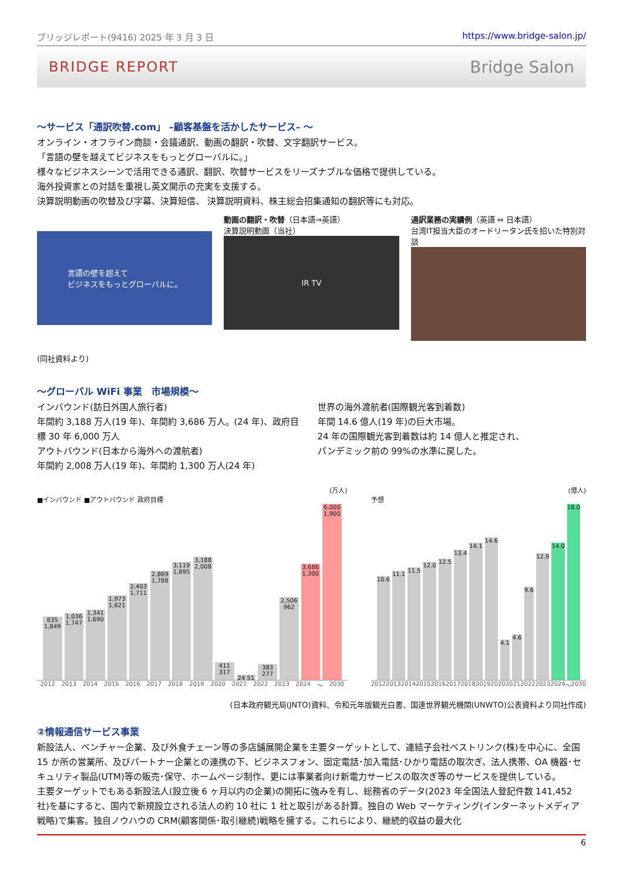ブリッジレポート(9416) 2025 年 3 月 3 日 https://www.bridge-salon.jp/
BRIDGE REPORT Bridge Salon
～サービス「通訳吹替.com」 –顧客基盤を活かしたサービス– ～
オンライン・オフライン商談・会議通訳、動画の翻訳・吹替、文字翻訳サービス。
「言語の壁を越えてビジネスをもっとグローバルに。」
様々なビジネスシーンで活用できる通訳、翻訳、吹替サービスをリーズナブルな価格で提供している。
海外投資家との対話を重視し英文開示の充実を支援する。
決算説明動画の吹替及び字幕、決算短信、 決算説明資料、株主総会招集通知の翻訳等にも対応。
言語の壁を超えて
ビジネスをもっとグローバルに。
動画の翻訳・吹替（日本語⇒英語）
決算説明動画（当社）
IR TV
通訳業務の実績例（英語 ⇔ 日本語）
台湾IT担当大臣のオードリータン氏を招いた特別対談
(同社資料より)
～グローバル WiFi 事業　市場規模～
インバウンド(訪日外国人旅行者)
年間約 3,188 万人(19 年)、年間約 3,686 万人。(24 年)、政府目標 30 年 6,000 万人
アウトバウンド(日本から海外への渡航者)
年間約 2,008 万人(19 年)、年間約 1,300 万人(24 年)
世界の海外渡航者(国際観光客到着数)
年間 14.6 億人(19 年)の巨大市場。
24 年の国際観光客到着数は約 14 億人と推定され、
パンデミック前の 99%の水準に戻した。
(万人)
■インバウンド ■アウトバウンド 政府目標
835 1,849
1,036 1,747
1,341 1,690
1,973 1,621
2,403 1,711
2,869 1,788
3,119 1,895
3,188 2,008
411 317
24 51
383 277
2,506 962
3,686 1,300
6,000 1,900
2012 2013 2014 2015 2016 2017 2018 2019 2020 2021 2022 2023 2024 ～ 2030
(億人)
予想
10.6
11.1
11.5
12.0
12.5
13.4
14.1
14.6
4.1
4.6
9.6
12.9
14.0
18.0
2012 2013 2014 2015 2016 2017 2018 2019 2020 2021 2022 2023 2024 ～ 2030
(日本政府観光局(JNTO)資料、令和元年版観光白書、国連世界観光機関(UNWTO)公表資料より同社作成)
②情報通信サービス事業
新設法人、ベンチャー企業、及び外食チェーン等の多店舗展開企業を主要ターゲットとして、連結子会社ベストリンク(株)を中心に、全国 15 か所の営業所、及びパートナー企業との連携の下、ビジネスフォン、固定電話･加入電話･ひかり電話の取次ぎ、法人携帯、OA 機器･セキュリティ製品(UTM)等の販売･保守、ホームページ制作、更には事業者向け新電力サービスの取次ぎ等のサービスを提供している。
主要ターゲットでもある新設法人(設立後 6 ヶ月以内の企業)の開拓に強みを有し、総務省のデータ(2023 年全国法人登記件数 141,452 社)を基にすると、国内で新規設立される法人の約 10 社に 1 社と取引がある計算。独自の Web マーケティング(インターネットメディア戦略)で集客。独自ノウハウの CRM(顧客関係･取引継続)戦略を擁する。これらにより、継続的収益の最大化
6